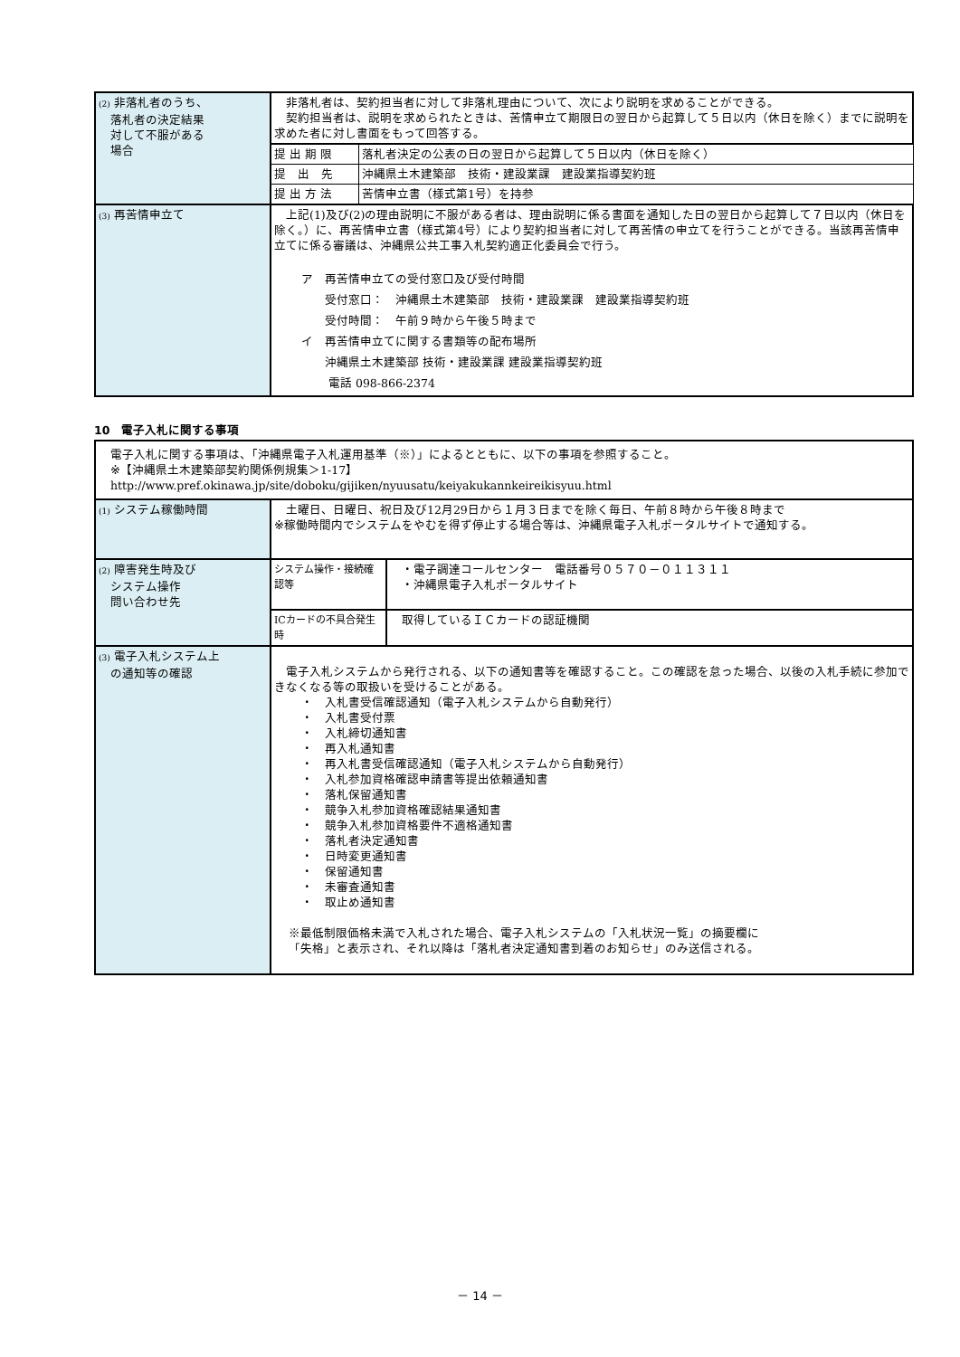| (2) 非落札者のうち、 落札者の決定結果 対して不服がある 場合 | 非落札者は、契約担当者に対して非落札理由について、次により説明を求めることができる。 契約担当者は、説明を求められたときは、苦情申立て期限日の翌日から起算して５日以内（休日を除く）までに説明を求めた者に対し書面をもって回答する。 | |
| | 提 出 期 限 | 落札者決定の公表の日の翌日から起算して５日以内（休日を除く） |
| | 提 出 先 | 沖縄県土木建築部 技術・建設業課 建設業指導契約班 |
| | 提 出 方 法 | 苦情申立書（様式第1号）を持参 |
| (3) 再苦情申立て | 上記(1)及び(2)の理由説明に不服がある者は、理由説明に係る書面を通知した日の翌日から起算して７日以内（休日を除く。）に、再苦情申立書（様式第4号）により契約担当者に対して再苦情の申立てを行うことができる。当該再苦情申立てに係る審議は、沖縄県公共工事入札契約適正化委員会で行う。 ア 再苦情申立ての受付窓口及び受付時間 受付窓口： 沖縄県土木建築部 技術・建設業課 建設業指導契約班 受付時間： 午前９時から午後５時まで イ 再苦情申立てに関する書類等の配布場所 沖縄県土木建築部 技術・建設業課 建設業指導契約班 電話 098-866-2374 | |
10　電子入札に関する事項
| 電子入札に関する事項は、「沖縄県電子入札運用基準（※）」によるとともに、以下の事項を参照すること。 ※【沖縄県土木建築部契約関係例規集＞1-17】 http://www.pref.okinawa.jp/site/doboku/gijiken/nyuusatu/keiyakukannkeireikisyuu.html | | |
| (1) システム稼働時間 | 土曜日、日曜日、祝日及び12月29日から１月３日までを除く毎日、午前８時から午後８時まで ※稼働時間内でシステムをやむを得ず停止する場合等は、沖縄県電子入札ポータルサイトで通知する。 | |
| (2) 障害発生時及び システム操作 問い合わせ先 | システム操作・接続確認等 | ・電子調達コールセンター 電話番号０５７０－０１１３１１ ・沖縄県電子入札ポータルサイト |
| | ICカードの不具合発生時 | 取得しているＩＣカードの認証機関 |
| (3) 電子入札システム上 の通知等の確認 | 電子入札システムから発行される、以下の通知書等を確認すること。この確認を怠った場合、以後の入札手続に参加できなくなる等の取扱いを受けることがある。 ・ 入札書受信確認通知（電子入札システムから自動発行） ・ 入札書受付票 ・ 入札締切通知書 ・ 再入札通知書 ・ 再入札書受信確認通知（電子入札システムから自動発行） ・ 入札参加資格確認申請書等提出依頼通知書 ・ 落札保留通知書 ・ 競争入札参加資格確認結果通知書 ・ 競争入札参加資格要件不適格通知書 ・ 落札者決定通知書 ・ 日時変更通知書 ・ 保留通知書 ・ 未審査通知書 ・ 取止め通知書 ※最低制限価格未満で入札された場合、電子入札システムの「入札状況一覧」の摘要欄に 「失格」と表示され、それ以降は「落札者決定通知書到着のお知らせ」のみ送信される。 | |
－ 14 －